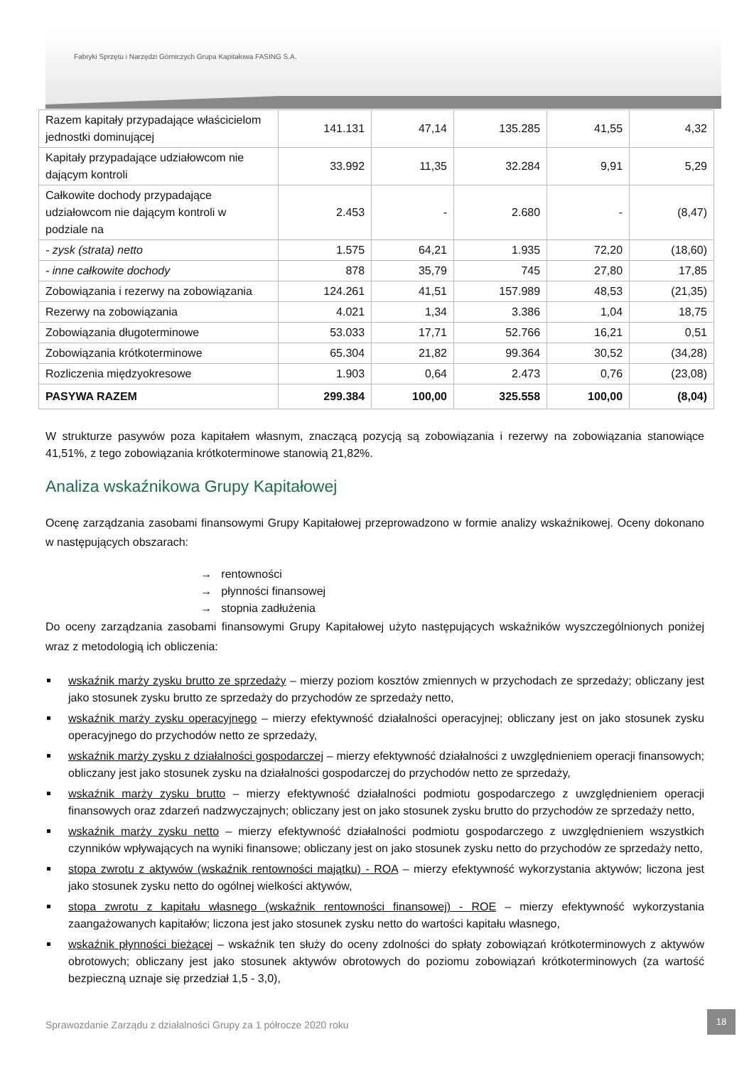Fabryki Sprzętu i Narzędzi Górniczych Grupa Kapitałowa FASING S.A.
| Razem kapitały przypadające właścicielom jednostki dominującej | 141.131 | 47,14 | 135.285 | 41,55 | 4,32 |
| Kapitały przypadające udziałowcom nie dającym kontroli | 33.992 | 11,35 | 32.284 | 9,91 | 5,29 |
| Całkowite dochody przypadające udziałowcom nie dającym kontroli w podziale na | 2.453 | - | 2.680 | - | (8,47) |
| - zysk (strata) netto | 1.575 | 64,21 | 1.935 | 72,20 | (18,60) |
| - inne całkowite dochody | 878 | 35,79 | 745 | 27,80 | 17,85 |
| Zobowiązania i rezerwy na zobowiązania | 124.261 | 41,51 | 157.989 | 48,53 | (21,35) |
| Rezerwy na zobowiązania | 4.021 | 1,34 | 3.386 | 1,04 | 18,75 |
| Zobowiązania długoterminowe | 53.033 | 17,71 | 52.766 | 16,21 | 0,51 |
| Zobowiązania krótkoterminowe | 65.304 | 21,82 | 99.364 | 30,52 | (34,28) |
| Rozliczenia międzyokresowe | 1.903 | 0,64 | 2.473 | 0,76 | (23,08) |
| PASYWA RAZEM | 299.384 | 100,00 | 325.558 | 100,00 | (8,04) |
W strukturze pasywów poza kapitałem własnym, znaczącą pozycją są zobowiązania i rezerwy na zobowiązania stanowiące 41,51%, z tego zobowiązania krótkoterminowe stanowią 21,82%.
Analiza wskaźnikowa Grupy Kapitałowej
Ocenę zarządzania zasobami finansowymi Grupy Kapitałowej przeprowadzono w formie analizy wskaźnikowej. Oceny dokonano w następujących obszarach:
→ rentowności
→ płynności finansowej
→ stopnia zadłużenia
Do oceny zarządzania zasobami finansowymi Grupy Kapitałowej użyto następujących wskaźników wyszczególnionych poniżej wraz z metodologią ich obliczenia:
wskaźnik marży zysku brutto ze sprzedaży – mierzy poziom kosztów zmiennych w przychodach ze sprzedaży; obliczany jest jako stosunek zysku brutto ze sprzedaży do przychodów ze sprzedaży netto,
wskaźnik marży zysku operacyjnego – mierzy efektywność działalności operacyjnej; obliczany jest on jako stosunek zysku operacyjnego do przychodów netto ze sprzedaży,
wskaźnik marży zysku z działalności gospodarczej – mierzy efektywność działalności z uwzględnieniem operacji finansowych; obliczany jest jako stosunek zysku na działalności gospodarczej do przychodów netto ze sprzedaży,
wskaźnik marży zysku brutto – mierzy efektywność działalności podmiotu gospodarczego z uwzględnieniem operacji finansowych oraz zdarzeń nadzwyczajnych; obliczany jest on jako stosunek zysku brutto do przychodów ze sprzedaży netto,
wskaźnik marży zysku netto – mierzy efektywność działalności podmiotu gospodarczego z uwzględnieniem wszystkich czynników wpływających na wyniki finansowe; obliczany jest on jako stosunek zysku netto do przychodów ze sprzedaży netto,
stopa zwrotu z aktywów (wskaźnik rentowności majątku) - ROA – mierzy efektywność wykorzystania aktywów; liczona jest jako stosunek zysku netto do ogólnej wielkości aktywów,
stopa zwrotu z kapitału własnego (wskaźnik rentowności finansowej) - ROE – mierzy efektywność wykorzystania zaangażowanych kapitałów; liczona jest jako stosunek zysku netto do wartości kapitału własnego,
wskaźnik płynności bieżącej – wskaźnik ten służy do oceny zdolności do spłaty zobowiązań krótkoterminowych z aktywów obrotowych; obliczany jest jako stosunek aktywów obrotowych do poziomu zobowiązań krótkoterminowych (za wartość bezpieczną uznaje się przedział 1,5 - 3,0),
Sprawozdanie Zarządu z działalności Grupy za 1 półrocze 2020 roku
18